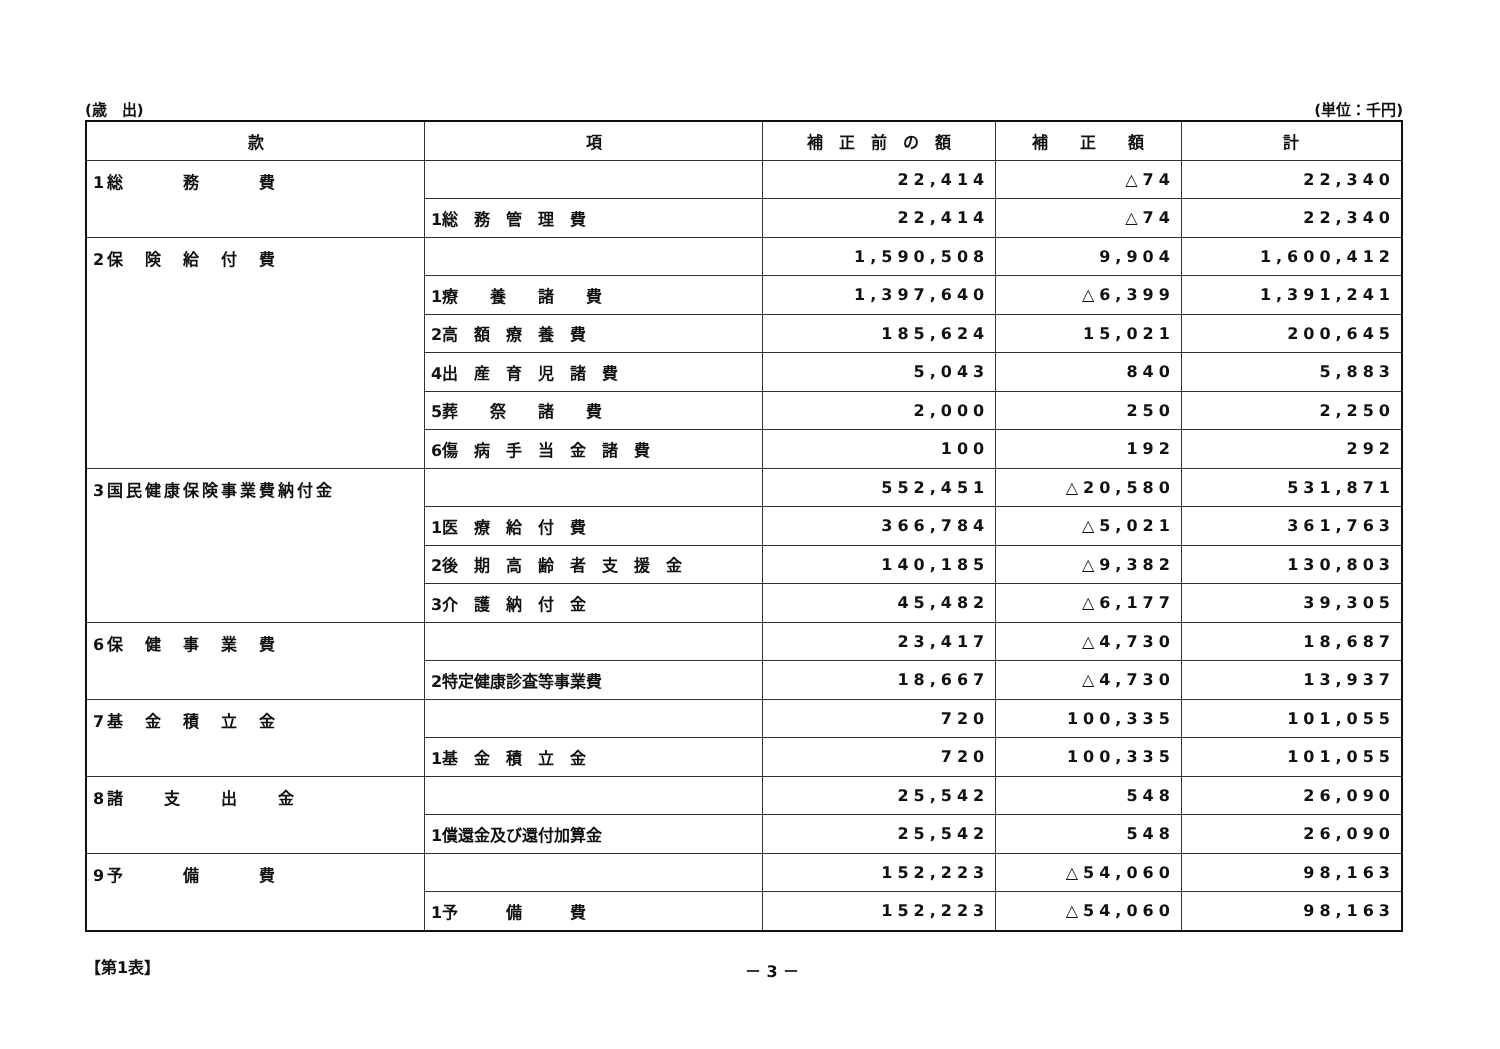(歳　出) (単位：千円)
| 款 | 項 | 補 正 前 の 額 | 補 正 額 | 計 |
| --- | --- | --- | --- | --- |
| 1総 務 費 | | 22,414 | △74 | 22,340 |
| | 1総 務 管 理 費 | 22,414 | △74 | 22,340 |
| 2保 険 給 付 費 | | 1,590,508 | 9,904 | 1,600,412 |
| | 1療 養 諸 費 | 1,397,640 | △6,399 | 1,391,241 |
| | 2高 額 療 養 費 | 185,624 | 15,021 | 200,645 |
| | 4出 産 育 児 諸 費 | 5,043 | 840 | 5,883 |
| | 5葬 祭 諸 費 | 2,000 | 250 | 2,250 |
| | 6傷 病 手 当 金 諸 費 | 100 | 192 | 292 |
| 3国民健康保険事業費納付金 | | 552,451 | △20,580 | 531,871 |
| | 1医 療 給 付 費 | 366,784 | △5,021 | 361,763 |
| | 2後 期 高 齢 者 支 援 金 | 140,185 | △9,382 | 130,803 |
| | 3介 護 納 付 金 | 45,482 | △6,177 | 39,305 |
| 6保 健 事 業 費 | | 23,417 | △4,730 | 18,687 |
| | 2特定健康診査等事業費 | 18,667 | △4,730 | 13,937 |
| 7基 金 積 立 金 | | 720 | 100,335 | 101,055 |
| | 1基 金 積 立 金 | 720 | 100,335 | 101,055 |
| 8諸 支 出 金 | | 25,542 | 548 | 26,090 |
| | 1償還金及び還付加算金 | 25,542 | 548 | 26,090 |
| 9予 備 費 | | 152,223 | △54,060 | 98,163 |
| | 1予 備 費 | 152,223 | △54,060 | 98,163 |
【第1表】 － 3 －